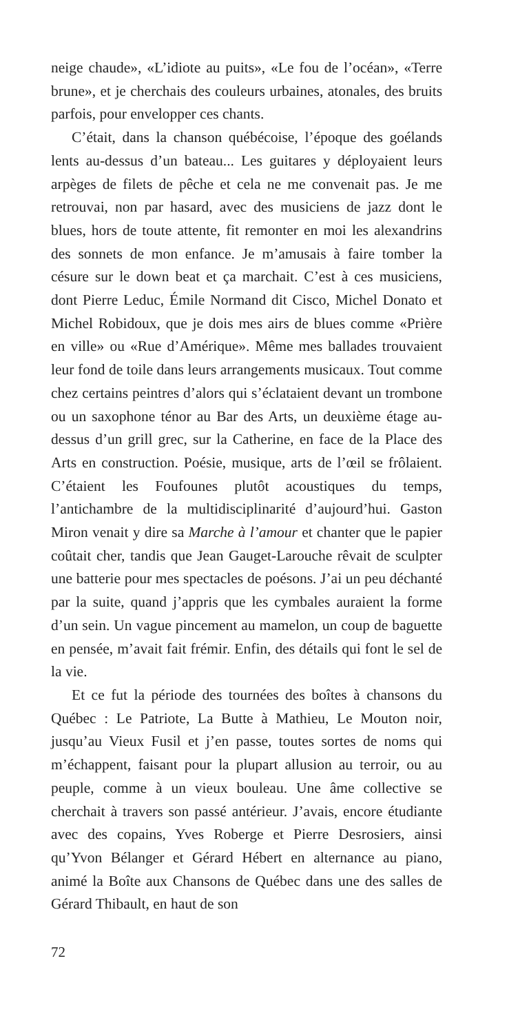neige chaude», «L’idiote au puits», «Le fou de l’océan», «Terre brune», et je cherchais des couleurs urbaines, atonales, des bruits parfois, pour envelopper ces chants.
C’était, dans la chanson québécoise, l’époque des goélands lents au-dessus d’un bateau... Les guitares y déployaient leurs arpèges de filets de pêche et cela ne me convenait pas. Je me retrouvai, non par hasard, avec des musiciens de jazz dont le blues, hors de toute attente, fit remonter en moi les alexandrins des sonnets de mon enfance. Je m’amusais à faire tomber la césure sur le down beat et ça marchait. C’est à ces musiciens, dont Pierre Leduc, Émile Normand dit Cisco, Michel Donato et Michel Robidoux, que je dois mes airs de blues comme «Prière en ville» ou «Rue d’Amérique». Même mes ballades trouvaient leur fond de toile dans leurs arrangements musicaux. Tout comme chez certains peintres d’alors qui s’éclataient devant un trombone ou un saxophone ténor au Bar des Arts, un deuxième étage au-dessus d’un grill grec, sur la Catherine, en face de la Place des Arts en construction. Poésie, musique, arts de l’œil se frôlaient. C’étaient les Foufounes plutôt acoustiques du temps, l’antichambre de la multidisciplinarité d’aujourd’hui. Gaston Miron venait y dire sa Marche à l’amour et chanter que le papier coûtait cher, tandis que Jean Gauget-Larouche rêvait de sculpter une batterie pour mes spectacles de poésons. J’ai un peu déchanté par la suite, quand j’appris que les cymbales auraient la forme d’un sein. Un vague pincement au mamelon, un coup de baguette en pensée, m’avait fait frémir. Enfin, des détails qui font le sel de la vie.
Et ce fut la période des tournées des boîtes à chansons du Québec : Le Patriote, La Butte à Mathieu, Le Mouton noir, jusqu’au Vieux Fusil et j’en passe, toutes sortes de noms qui m’échappent, faisant pour la plupart allusion au terroir, ou au peuple, comme à un vieux bouleau. Une âme collective se cherchait à travers son passé antérieur. J’avais, encore étudiante avec des copains, Yves Roberge et Pierre Desrosiers, ainsi qu’Yvon Bélanger et Gérard Hébert en alternance au piano, animé la Boîte aux Chansons de Québec dans une des salles de Gérard Thibault, en haut de son
72